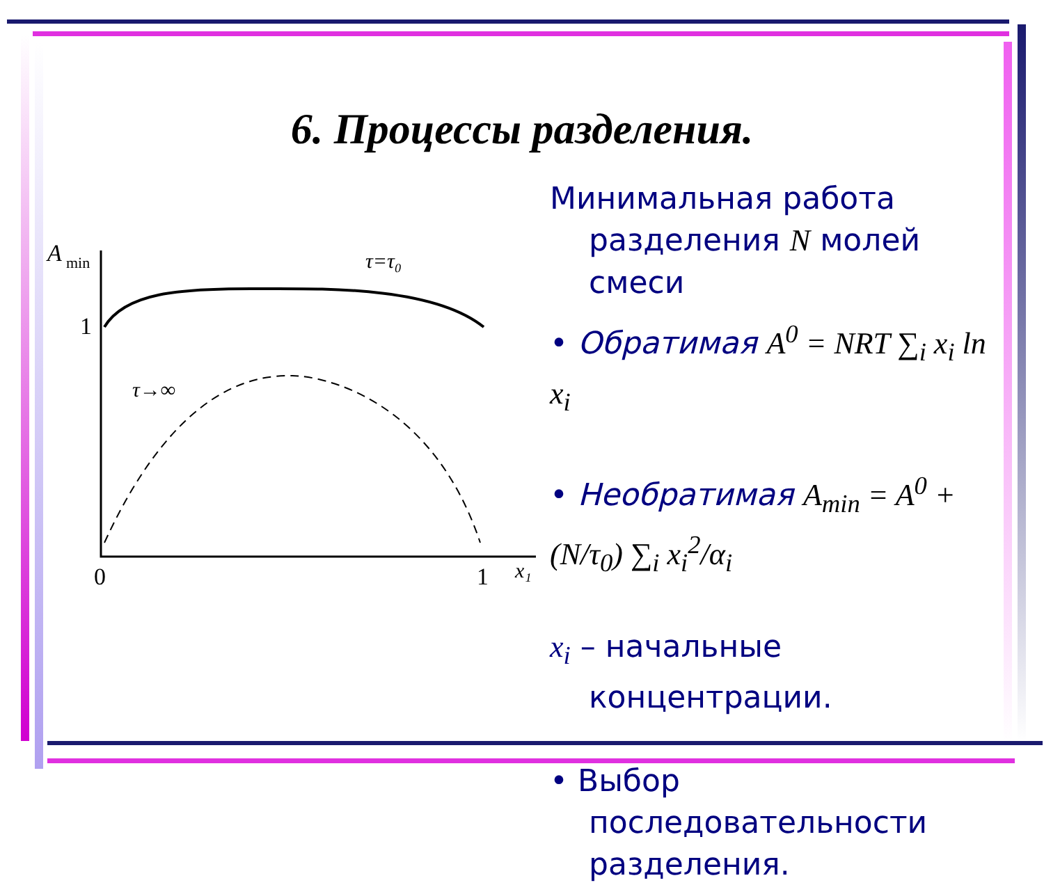6. Процессы разделения.
A
min
1
0
1
x₁
τ=τ₀
τ→∞
Минимальная работа
разделения N молей смеси
• Обратимая A<sup>0</sup> = NRT ∑<sub>i</sub> x<sub>i</sub> ln x<sub>i</sub>
• Необратимая A<sub>min</sub> = A<sup>0</sup> + (N/τ<sub>0</sub>) ∑<sub>i</sub> x<sub>i</sub><sup>2</sup>/α<sub>i</sub>
x<sub>i</sub> – начальные
концентрации.
• Выбор
последовательности разделения.